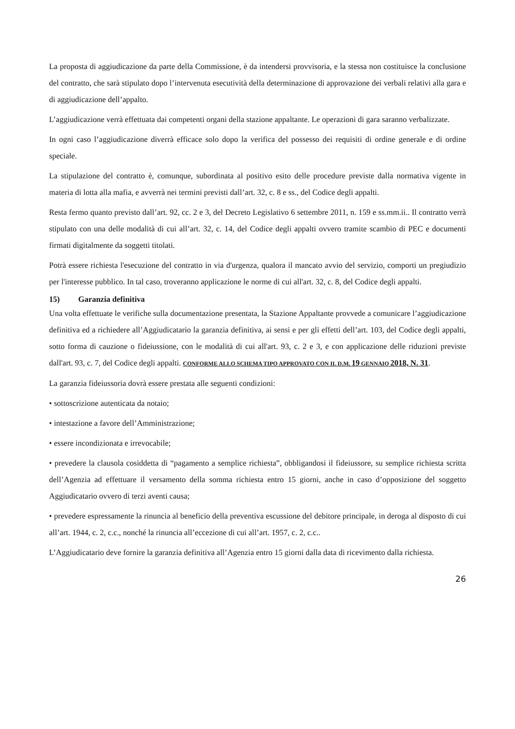La proposta di aggiudicazione da parte della Commissione, è da intendersi provvisoria, e la stessa non costituisce la conclusione del contratto, che sarà stipulato dopo l’intervenuta esecutività della determinazione di approvazione dei verbali relativi alla gara e di aggiudicazione dell’appalto.
L’aggiudicazione verrà effettuata dai competenti organi della stazione appaltante. Le operazioni di gara saranno verbalizzate.
In ogni caso l’aggiudicazione diverrà efficace solo dopo la verifica del possesso dei requisiti di ordine generale e di ordine speciale.
La stipulazione del contratto è, comunque, subordinata al positivo esito delle procedure previste dalla normativa vigente in materia di lotta alla mafia, e avverrà nei termini previsti dall’art. 32, c. 8 e ss., del Codice degli appalti.
Resta fermo quanto previsto dall’art. 92, cc. 2 e 3, del Decreto Legislativo 6 settembre 2011, n. 159 e ss.mm.ii.. Il contratto verrà stipulato con una delle modalità di cui all’art. 32, c. 14, del Codice degli appalti ovvero tramite scambio di PEC e documenti firmati digitalmente da soggetti titolati.
Potrà essere richiesta l'esecuzione del contratto in via d'urgenza, qualora il mancato avvio del servizio, comporti un pregiudizio per l'interesse pubblico. In tal caso, troveranno applicazione le norme di cui all'art. 32, c. 8, del Codice degli appalti.
15) Garanzia definitiva
Una volta effettuate le verifiche sulla documentazione presentata, la Stazione Appaltante provvede a comunicare l’aggiudicazione definitiva ed a richiedere all’Aggiudicatario la garanzia definitiva, ai sensi e per gli effetti dell’art. 103, del Codice degli appalti, sotto forma di cauzione o fideiussione, con le modalità di cui all'art. 93, c. 2 e 3, e con applicazione delle riduzioni previste dall'art. 93, c. 7, del Codice degli appalti. CONFORME ALLO SCHEMA TIPO APPROVATO CON IL D.M. 19 GENNAIO 2018, N. 31.
La garanzia fideiussoria dovrà essere prestata alle seguenti condizioni:
• sottoscrizione autenticata da notaio;
• intestazione a favore dell’Amministrazione;
• essere incondizionata e irrevocabile;
• prevedere la clausola cosiddetta di “pagamento a semplice richiesta”, obbligandosi il fideiussore, su semplice richiesta scritta dell’Agenzia ad effettuare il versamento della somma richiesta entro 15 giorni, anche in caso d’opposizione del soggetto Aggiudicatario ovvero di terzi aventi causa;
• prevedere espressamente la rinuncia al beneficio della preventiva escussione del debitore principale, in deroga al disposto di cui all’art. 1944, c. 2, c.c., nonché la rinuncia all’eccezione di cui all’art. 1957, c. 2, c.c..
L’Aggiudicatario deve fornire la garanzia definitiva all’Agenzia entro 15 giorni dalla data di ricevimento dalla richiesta.
26